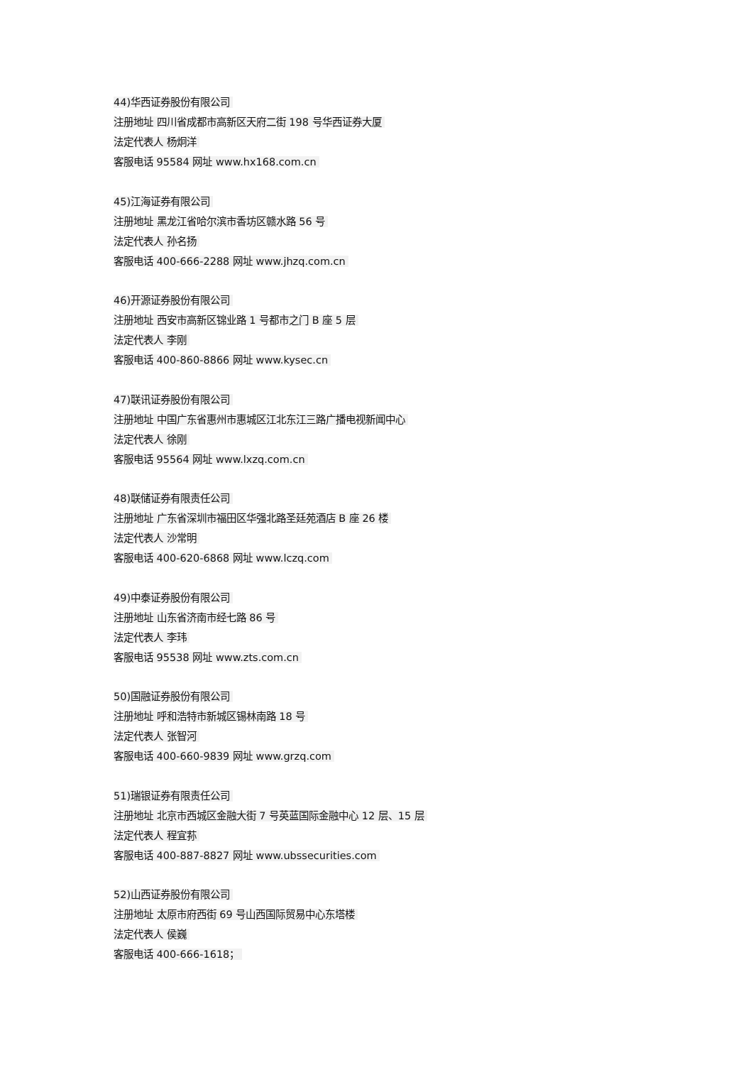44)华西证券股份有限公司
注册地址 四川省成都市高新区天府二街 198 号华西证券大厦
法定代表人 杨炯洋
客服电话 95584 网址 www.hx168.com.cn
45)江海证券有限公司
注册地址 黑龙江省哈尔滨市香坊区赣水路 56 号
法定代表人 孙名扬
客服电话 400-666-2288 网址 www.jhzq.com.cn
46)开源证券股份有限公司
注册地址 西安市高新区锦业路 1 号都市之门 B 座 5 层
法定代表人 李刚
客服电话 400-860-8866 网址 www.kysec.cn
47)联讯证券股份有限公司
注册地址 中国广东省惠州市惠城区江北东江三路广播电视新闻中心
法定代表人 徐刚
客服电话 95564 网址 www.lxzq.com.cn
48)联储证券有限责任公司
注册地址 广东省深圳市福田区华强北路圣廷苑酒店 B 座 26 楼
法定代表人 沙常明
客服电话 400-620-6868 网址 www.lczq.com
49)中泰证券股份有限公司
注册地址 山东省济南市经七路 86 号
法定代表人 李玮
客服电话 95538 网址 www.zts.com.cn
50)国融证券股份有限公司
注册地址 呼和浩特市新城区锡林南路 18 号
法定代表人 张智河
客服电话 400-660-9839 网址 www.grzq.com
51)瑞银证券有限责任公司
注册地址 北京市西城区金融大街 7 号英蓝国际金融中心 12 层、15 层
法定代表人 程宜荪
客服电话 400-887-8827 网址 www.ubssecurities.com
52)山西证券股份有限公司
注册地址 太原市府西街 69 号山西国际贸易中心东塔楼
法定代表人 侯巍
客服电话 400-666-1618；